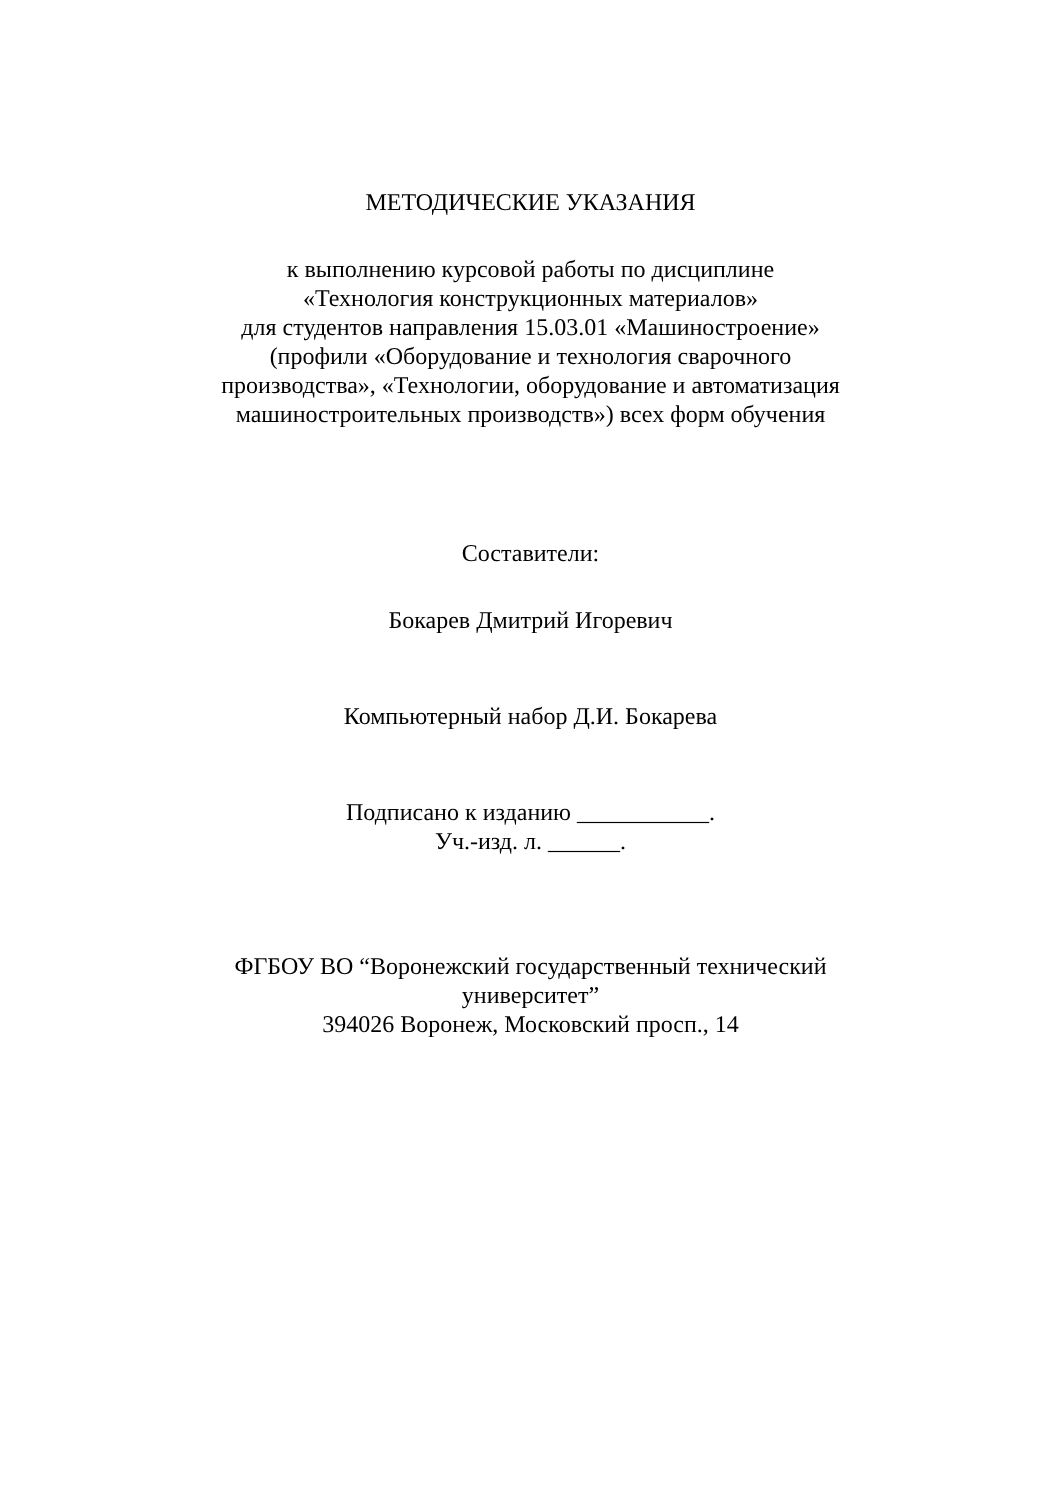МЕТОДИЧЕСКИЕ УКАЗАНИЯ
к выполнению курсовой работы по дисциплине
«Технология конструкционных материалов»
для студентов направления 15.03.01 «Машиностроение»
(профили «Оборудование и технология сварочного
производства», «Технологии, оборудование и автоматизация
машиностроительных производств») всех форм обучения
Составители:
Бокарев Дмитрий Игоревич
Компьютерный набор Д.И. Бокарева
Подписано к изданию ___________.
Уч.-изд. л. ______.
ФГБОУ ВО “Воронежский государственный технический
университет”
394026 Воронеж, Московский просп., 14